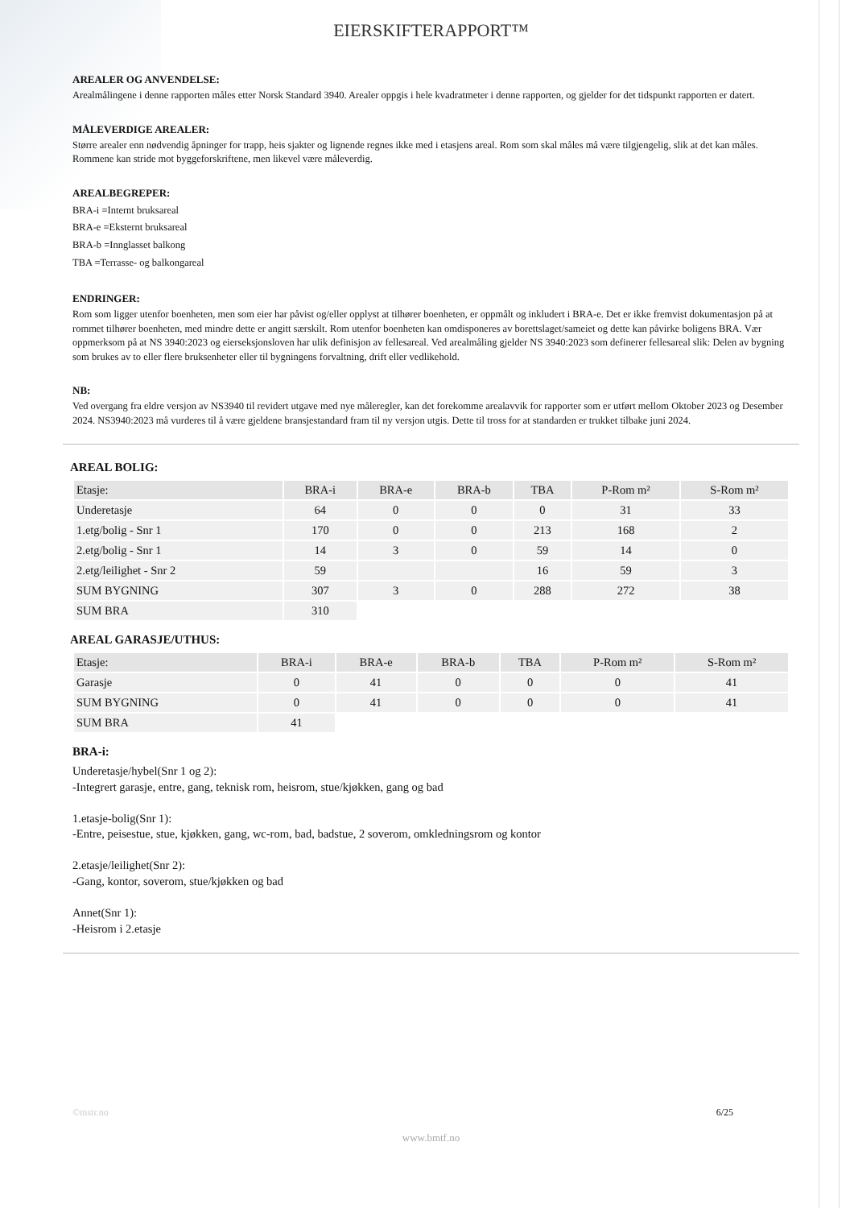EIERSKIFTERAPPORT™
AREALER OG ANVENDELSE:
Arealmålingene i denne rapporten måles etter Norsk Standard 3940. Arealer oppgis i hele kvadratmeter i denne rapporten, og gjelder for det tidspunkt rapporten er datert.
MÅLEVERDIGE AREALER:
Større arealer enn nødvendig åpninger for trapp, heis sjakter og lignende regnes ikke med i etasjens areal. Rom som skal måles må være tilgjengelig, slik at det kan måles. Rommene kan stride mot byggeforskriftene, men likevel være måleverdig.
AREALBEGREPER:
BRA-i =Internt bruksareal
BRA-e =Eksternt bruksareal
BRA-b =Innglasset balkong
TBA =Terrasse- og balkongareal
ENDRINGER:
Rom som ligger utenfor boenheten, men som eier har påvist og/eller opplyst at tilhører boenheten, er oppmålt og inkludert i BRA-e. Det er ikke fremvist dokumentasjon på at rommet tilhører boenheten, med mindre dette er angitt særskilt. Rom utenfor boenheten kan omdisponeres av borettslaget/sameiet og dette kan påvirke boligens BRA. Vær oppmerksom på at NS 3940:2023 og eierseksjonsloven har ulik definisjon av fellesareal. Ved arealmåling gjelder NS 3940:2023 som definerer fellesareal slik: Delen av bygning som brukes av to eller flere bruksenheter eller til bygningens forvaltning, drift eller vedlikehold.
NB:
Ved overgang fra eldre versjon av NS3940 til revidert utgave med nye måleregler, kan det forekomme arealavvik for rapporter som er utført mellom Oktober 2023 og Desember 2024. NS3940:2023 må vurderes til å være gjeldene bransjestandard fram til ny versjon utgis. Dette til tross for at standarden er trukket tilbake juni 2024.
AREAL BOLIG:
| Etasje: | BRA-i | BRA-e | BRA-b | TBA | P-Rom m² | S-Rom m² |
| --- | --- | --- | --- | --- | --- | --- |
| Underetasje | 64 | 0 | 0 | 0 | 31 | 33 |
| 1.etg/bolig - Snr 1 | 170 | 0 | 0 | 213 | 168 | 2 |
| 2.etg/bolig - Snr 1 | 14 | 3 | 0 | 59 | 14 | 0 |
| 2.etg/leilighet - Snr 2 | 59 | | | 16 | 59 | 3 |
| SUM BYGNING | 307 | 3 | 0 | 288 | 272 | 38 |
| SUM BRA | 310 | | | | | |
AREAL GARASJE/UTHUS:
| Etasje: | BRA-i | BRA-e | BRA-b | TBA | P-Rom m² | S-Rom m² |
| --- | --- | --- | --- | --- | --- | --- |
| Garasje | 0 | 41 | 0 | 0 | 0 | 41 |
| SUM BYGNING | 0 | 41 | 0 | 0 | 0 | 41 |
| SUM BRA | 41 | | | | | |
BRA-i:
Underetasje/hybel(Snr 1 og 2):
-Integrert garasje, entre, gang, teknisk rom, heisrom, stue/kjøkken, gang og bad
1.etasje-bolig(Snr 1):
-Entre, peisestue, stue, kjøkken, gang, wc-rom, bad, badstue, 2 soverom, omkledningsrom og kontor
2.etasje/leilighet(Snr 2):
-Gang, kontor, soverom, stue/kjøkken og bad
Annet(Snr 1):
-Heisrom i 2.etasje
©mstr.no 6/25
www.bmtf.no